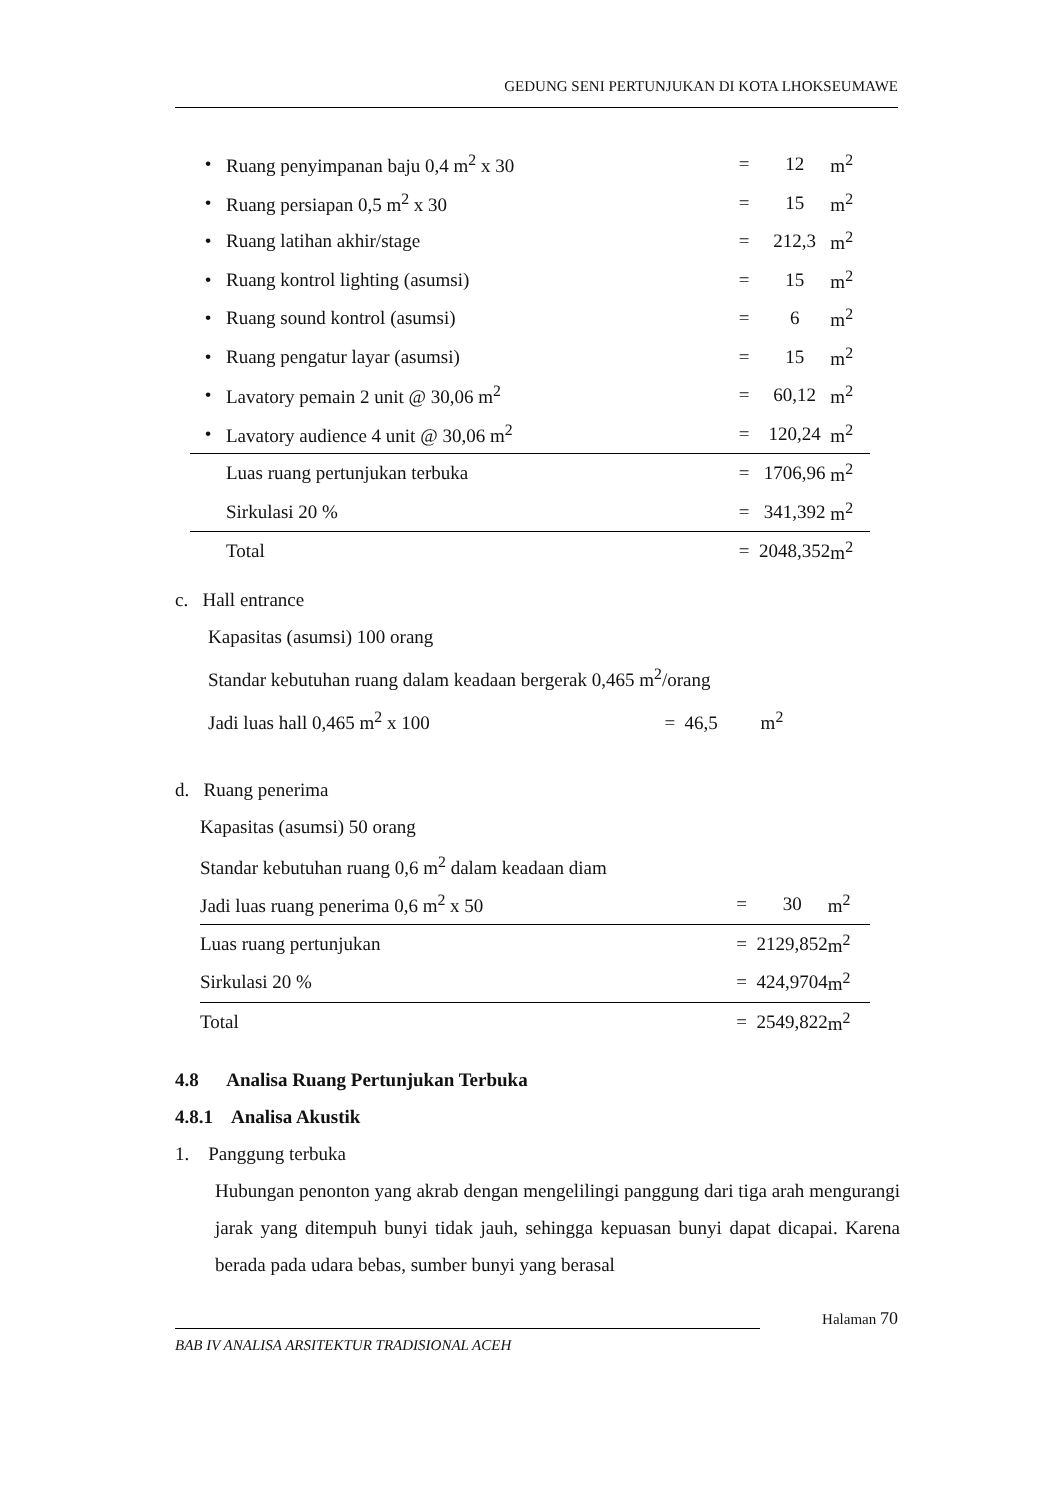GEDUNG SENI PERTUNJUKAN DI KOTA LHOKSEUMAWE
| • | Ruang penyimpanan baju 0,4 m<sup>2</sup> x 30 | = | 12 | m<sup>2</sup> |
| • | Ruang persiapan 0,5 m<sup>2</sup> x 30 | = | 15 | m<sup>2</sup> |
| • | Ruang latihan akhir/stage | = | 212,3 | m<sup>2</sup> |
| • | Ruang kontrol lighting (asumsi) | = | 15 | m<sup>2</sup> |
| • | Ruang sound kontrol (asumsi) | = | 6 | m<sup>2</sup> |
| • | Ruang pengatur layar (asumsi) | = | 15 | m<sup>2</sup> |
| • | Lavatory pemain 2 unit @ 30,06 m<sup>2</sup> | = | 60,12 | m<sup>2</sup> |
| • | Lavatory audience 4 unit @ 30,06 m<sup>2</sup> | = | 120,24 | m<sup>2</sup> |
| | Luas ruang pertunjukan terbuka | = | 1706,96 | m<sup>2</sup> |
| | Sirkulasi 20 % | = | 341,392 | m<sup>2</sup> |
| | Total | = | 2048,352 | m<sup>2</sup> |
c. Hall entrance
Kapasitas (asumsi) 100 orang
Standar kebutuhan ruang dalam keadaan bergerak 0,465 m<sup>2</sup>/orang
Jadi luas hall 0,465 m<sup>2</sup> x 100 = 46,5 m<sup>2</sup>
d. Ruang penerima
| Kapasitas (asumsi) 50 orang | | | |
| Standar kebutuhan ruang 0,6 m<sup>2</sup> dalam keadaan diam | | | |
| Jadi luas ruang penerima 0,6 m<sup>2</sup> x 50 | = | 30 | m<sup>2</sup> |
| Luas ruang pertunjukan | = | 2129,852 | m<sup>2</sup> |
| Sirkulasi 20 % | = | 424,9704 | m<sup>2</sup> |
| Total | = | 2549,822 | m<sup>2</sup> |
4.8 Analisa Ruang Pertunjukan Terbuka
4.8.1 Analisa Akustik
1. Panggung terbuka
Hubungan penonton yang akrab dengan mengelilingi panggung dari tiga arah mengurangi jarak yang ditempuh bunyi tidak jauh, sehingga kepuasan bunyi dapat dicapai. Karena berada pada udara bebas, sumber bunyi yang berasal
Halaman 70
BAB IV ANALISA ARSITEKTUR TRADISIONAL ACEH